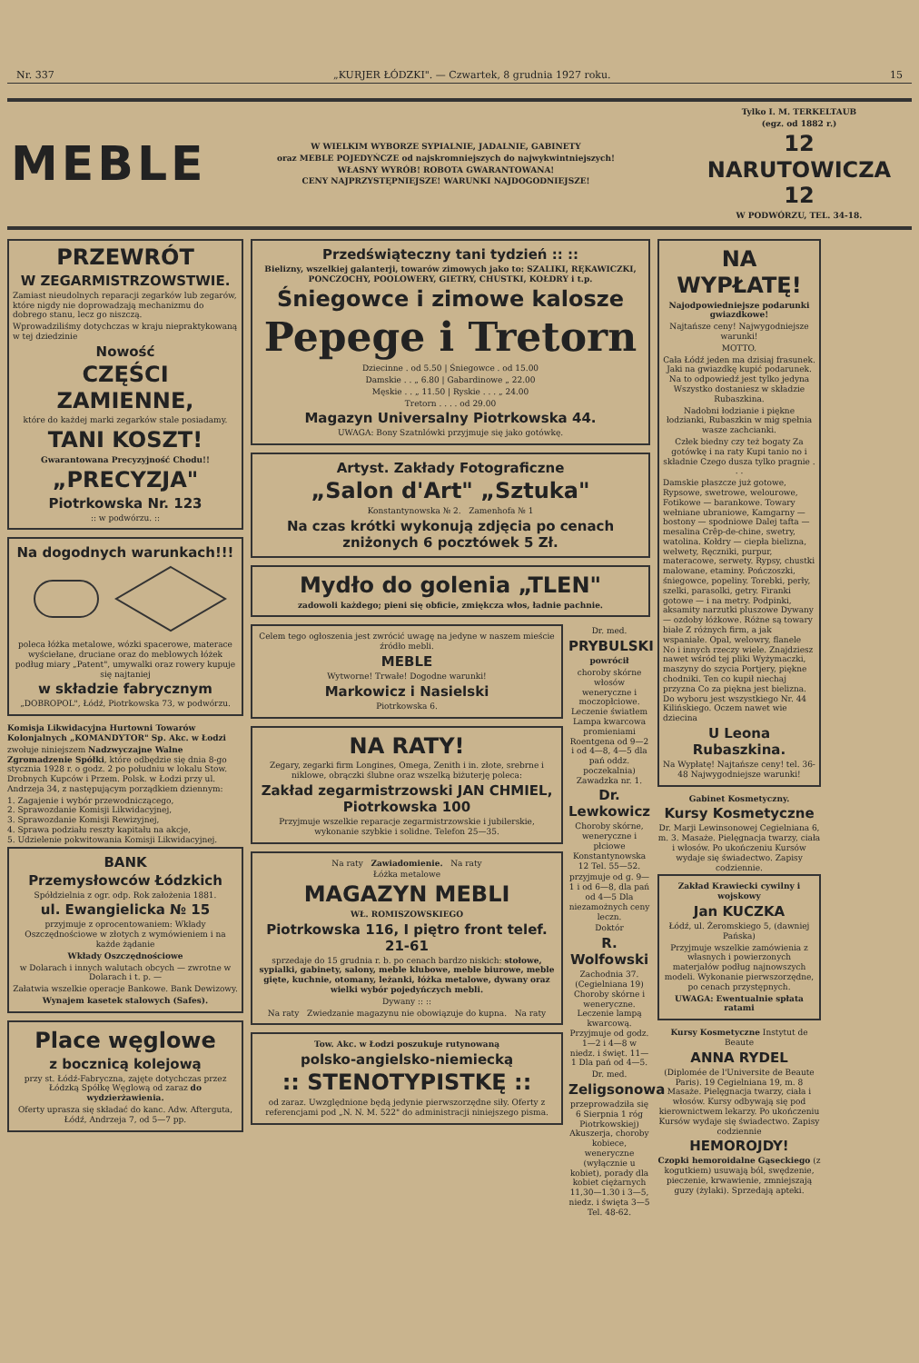Nr. 337 „KURJER ŁÓDZKI". — Czwartek, 8 grudnia 1927 roku. 15
MEBLE
W WIELKIM WYBORZE SYPIALNIE, JADALNIE, GABINETY
oraz MEBLE POJEDYŃCZE od najskromniejszych do najwykwintniejszych!
WŁASNY WYRÓB! ROBOTA GWARANTOWANA!
CENY NAJPRZYSTĘPNIEJSZE! WARUNKI NAJDOGODNIEJSZE!
Tylko I. M. TERKELTAUB
(egz. od 1882 r.)
12 NARUTOWICZA 12
W PODWÓRZU, TEL. 34-18.
PRZEWRÓT
W ZEGARMISTRZOWSTWIE.
Zamiast nieudolnych reparacji zegarków lub zegarów, które nigdy nie doprowadzają mechanizmu do dobrego stanu, lecz go niszczą.
Wprowadziliśmy dotychczas w kraju niepraktykowaną w tej dziedzinie
Nowość
CZĘŚCI ZAMIENNE,
które do każdej marki zegarków stale posiadamy.
TANI KOSZT!
Gwarantowana Precyzyjność Chodu!!
„PRECYZJA"
Piotrkowska Nr. 123
:: w podwórzu. ::
Na dogodnych warunkach!!!
poleca łóżka metalowe, wózki spacerowe, materace wyściełane, druciane oraz do meblowych łóżek podług miary „Patent", umywalki oraz rowery kupuje się najtaniej
w składzie fabrycznym
„DOBROPOL", Łódź, Piotrkowska 73, w podwórzu.
Komisja Likwidacyjna Hurtowni Towarów Kolonjalnych „KOMANDYTOR" Sp. Akc. w Łodzi
zwołuje niniejszem Nadzwyczajne Walne Zgromadzenie Spółki, które odbędzie się dnia 8-go stycznia 1928 r. o godz. 2 po południu w lokalu Stow. Drobnych Kupców i Przem. Polsk. w Łodzi przy ul. Andrzeja 34, z następującym porządkiem dziennym:
1. Zagajenie i wybór przewodniczącego,
2. Sprawozdanie Komisji Likwidacyjnej,
3. Sprawozdanie Komisji Rewizyjnej,
4. Sprawa podziału reszty kapitału na akcje,
5. Udzielenie pokwitowania Komisji Likwidacyjnej.
BANK
Przemysłowców Łódzkich
Spółdzielnia z ogr. odp. Rok założenia 1881.
ul. Ewangielicka № 15
przyjmuje z oprocentowaniem: Wkłady Oszczędnościowe w złotych z wymówieniem i na każde żądanie
Wkłady Oszczędnościowe
w Dolarach i innych walutach obcych — zwrotne w Dolarach i t. p. —
Załatwia wszelkie operacje Bankowe. Bank Dewizowy.
Wynajem kasetek stalowych (Safes).
Place węglowe
z bocznicą kolejową
przy st. Łódź-Fabryczna, zajęte dotychczas przez Łódzką Spółkę Węglową od zaraz do wydzierżawienia.
Oferty uprasza się składać do kanc. Adw. Afterguta, Łódź, Andrzeja 7, od 5—7 pp.
Przedświąteczny tani tydzień :: ::
Bielizny, wszelkiej galanterji, towarów zimowych jako to: SZALIKI, RĘKAWICZKI, PONCZOCHY, POOLOWERY, GIETRY, CHUSTKI, KOŁDRY i t.p.
Śniegowce i zimowe kalosze
Pepege i Tretorn
Dziecinne . od 5.50 | Śniegowce . od 15.00
Damskie . . „ 6.80 | Gabardinowe „ 22.00
Męskie . . „ 11.50 | Ryskie . . . „ 24.00
Tretorn . . . . od 29.00
Magazyn Universalny Piotrkowska 44.
UWAGA: Bony Szatnlówki przyjmuje się jako gotówkę.
Artyst. Zakłady Fotograficzne
„Salon d'Art" „Sztuka"
Konstantynowska № 2. Zamenhofa № 1
Na czas krótki wykonują zdjęcia po cenach zniżonych 6 pocztówek 5 Zł.
Mydło do golenia „TLEN"
zadowoli każdego; pieni się obficie, zmiękcza włos, ładnie pachnie.
Celem tego ogłoszenia jest zwrócić uwagę na jedyne w naszem mieście źródło mebli.
MEBLE
Wytworne! Trwałe! Dogodne warunki!
Markowicz i Nasielski
Piotrkowska 6.
NA RATY!
Zegary, zegarki firm Longines, Omega, Zenith i in. złote, srebrne i niklowe, obrączki ślubne oraz wszelką biżuterję poleca:
Zakład zegarmistrzowski JAN CHMIEL, Piotrkowska 100
Przyjmuje wszelkie reparacje zegarmistrzowskie i jubilerskie, wykonanie szybkie i solidne. Telefon 25—35.
Na raty Zawiadomienie. Na raty
Łóżka metalowe
MAGAZYN MEBLI
WŁ. ROMISZOWSKIEGO
Piotrkowska 116, I piętro front telef. 21-61
sprzedaje do 15 grudnia r. b. po cenach bardzo niskich: stołowe, sypialki, gabinety, salony, meble klubowe, meble biurowe, meble gięte, kuchnie, otomany, leżanki, łóżka metalowe, dywany oraz wielki wybór pojedyńczych mebli.
Dywany :: ::
Na raty Zwiedzanie magazynu nie obowiązuje do kupna. Na raty
Tow. Akc. w Łodzi poszukuje rutynowaną
polsko-angielsko-niemiecką
:: STENOTYPISTKĘ ::
od zaraz. Uwzględnione będą jedynie pierwszorzędne siły. Oferty z referencjami pod „N. N. M. 522" do administracji niniejszego pisma.
Dr. med.
PRYBULSKI
powrócił
choroby skórne włosów weneryczne i moczopłciowe. Leczenie światłem Lampa kwarcowa promieniami Roentgena od 9—2 i od 4—8, 4—5 dla pań oddz. poczekalnia) Zawadzka nr. 1.
Dr. Lewkowicz
Choroby skórne, weneryczne i płciowe Konstantynowska 12 Tel. 55—52.
przyjmuje od g. 9—1 i od 6—8, dla pań od 4—5 Dla niezamożnych ceny leczn.
Doktór
R. Wolfowski
Zachodnia 37. (Cegielniana 19) Choroby skórne i weneryczne. Leczenie lampą kwarcową. Przyjmuje od godz. 1—2 i 4—8 w niedz. i święt. 11—1 Dla pań od 4—5.
Dr. med.
Zeligsonowa
przeprowadziła się 6 Sierpnia 1 róg Piotrkowskiej) Akuszerja, choroby kobiece, weneryczne (wyłącznie u kobiet), porady dla kobiet ciężarnych 11,30—1.30 i 3—5, niedz. i święta 3—5 Tel. 48-62.
NA WYPŁATĘ!
Najodpowiedniejsze podarunki gwiazdkowe!
Najtańsze ceny! Najwygodniejsze warunki!
MOTTO.
Cała Łódź jeden ma dzisiaj frasunek. Jaki na gwiazdkę kupić podarunek. Na to odpowiedź jest tylko jedyna Wszystko dostaniesz w składzie Rubaszkina.
Nadobni łodzianie i piękne łodzianki, Rubaszkin w mig spełnia wasze zachcianki.
Człek biedny czy też bogaty Za gotówkę i na raty Kupi tanio no i składnie Czego dusza tylko pragnie . . .
Damskie płaszcze już gotowe, Rypsowe, swetrowe, welourowe, Fotikowe — barankowe. Towary wełniane ubraniowe, Kamgarny — bostony — spodniowe Dalej tafta — mesalina Crêp-de-chine, swetry, watolina. Kołdry — ciepła bielizna, welwety, Ręczniki, purpur, materacowe, serwety. Rypsy, chustki malowane, etaminy. Pończoszki, śniegowce, popeliny. Torebki, perły, szelki, parasolki, getry. Firanki gotowe — i na metry. Podpinki, aksamity narzutki pluszowe Dywany — ozdoby łóżkowe. Różne są towary białe Z różnych firm, a jak wspaniałe. Opal, welowry, flanele No i innych rzeczy wiele. Znajdziesz nawet wśród tej pliki Wyżymaczki, maszyny do szycia Portjery, piękne chodniki. Ten co kupił niechaj przyzna Co za piękna jest bielizna. Do wyboru jest wszystkiego Nr. 44 Kilińskiego. Oczem nawet wie dziecina
U Leona Rubaszkina.
Na Wypłatę! Najtańsze ceny! tel. 36-48 Najwygodniejsze warunki!
Gabinet Kosmetyczny.
Kursy Kosmetyczne
Dr. Marji Lewinsonowej Cegielniana 6, m. 3. Masaże. Pielęgnacja twarzy, ciała i włosów. Po ukończeniu Kursów wydaje się świadectwo. Zapisy codziennie.
Zakład Krawiecki cywilny i wojskowy
Jan KUCZKA
Łódź, ul. Żeromskiego 5, (dawniej Pańska)
Przyjmuje wszelkie zamówienia z własnych i powierzonych materjałów podług najnowszych modeli. Wykonanie pierwszorzędne, po cenach przystępnych.
UWAGA: Ewentualnie spłata ratami
Kursy Kosmetyczne Instytut de Beaute
ANNA RYDEL
(Diplomée de l'Universite de Beaute Paris). 19 Cegielniana 19, m. 8 Masaże. Pielęgnacja twarzy, ciała i włosów. Kursy odbywają się pod kierownictwem lekarzy. Po ukończeniu Kursów wydaje się świadectwo. Zapisy codziennie
HEMOROJDY!
Czopki hemoroidalne Gąseckiego (z kogutkiem) usuwają ból, swędzenie, pieczenie, krwawienie, zmniejszają guzy (żylaki). Sprzedają apteki.